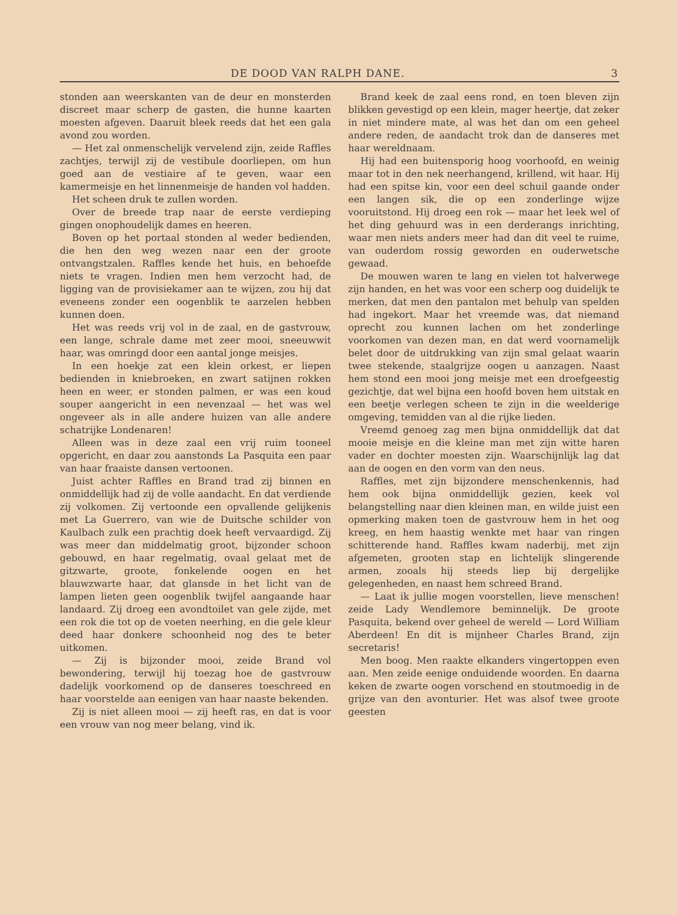DE DOOD VAN RALPH DANE. 3
stonden aan weerskanten van de deur en monsterden discreet maar scherp de gasten, die hunne kaarten moesten afgeven. Daaruit bleek reeds dat het een gala avond zou worden.
— Het zal onmenschelijk vervelend zijn, zeide Raffles zachtjes, terwijl zij de vestibule doorliepen, om hun goed aan de vestiaire af te geven, waar een kamermeisje en het linnenmeisje de handen vol hadden.
Het scheen druk te zullen worden.
Over de breede trap naar de eerste verdieping gingen onophoudelijk dames en heeren.
Boven op het portaal stonden al weder bedienden, die hen den weg wezen naar een der groote ontvangstzalen. Raffles kende het huis, en behoefde niets te vragen. Indien men hem verzocht had, de ligging van de provisiekamer aan te wijzen, zou hij dat eveneens zonder een oogenblik te aarzelen hebben kunnen doen.
Het was reeds vrij vol in de zaal, en de gastvrouw, een lange, schrale dame met zeer mooi, sneeuwwit haar, was omringd door een aantal jonge meisjes.
In een hoekje zat een klein orkest, er liepen bedienden in kniebroeken, en zwart satijnen rokken heen en weer, er stonden palmen, er was een koud souper aangericht in een nevenzaal — het was wel ongeveer als in alle andere huizen van alle andere schatrijke Londenaren!
Alleen was in deze zaal een vrij ruim tooneel opgericht, en daar zou aanstonds La Pasquita een paar van haar fraaiste dansen vertoonen.
Juist achter Raffles en Brand trad zij binnen en onmiddellijk had zij de volle aandacht. En dat verdiende zij volkomen. Zij vertoonde een opvallende gelijkenis met La Guerrero, van wie de Duitsche schilder von Kaulbach zulk een prachtig doek heeft vervaardigd. Zij was meer dan middelmatig groot, bijzonder schoon gebouwd, en haar regelmatig, ovaal gelaat met de gitzwarte, groote, fonkelende oogen en het blauwzwarte haar, dat glansde in het licht van de lampen lieten geen oogenblik twijfel aangaande haar landaard. Zij droeg een avondtoilet van gele zijde, met een rok die tot op de voeten neerhing, en die gele kleur deed haar donkere schoonheid nog des te beter uitkomen.
— Zij is bijzonder mooi, zeide Brand vol bewondering, terwijl hij toezag hoe de gastvrouw dadelijk voorkomend op de danseres toeschreed en haar voorstelde aan eenigen van haar naaste bekenden.
Zij is niet alleen mooi — zij heeft ras, en dat is voor een vrouw van nog meer belang, vind ik.
Brand keek de zaal eens rond, en toen bleven zijn blikken gevestigd op een klein, mager heertje, dat zeker in niet mindere mate, al was het dan om een geheel andere reden, de aandacht trok dan de danseres met haar wereldnaam.
Hij had een buitensporig hoog voorhoofd, en weinig maar tot in den nek neerhangend, krillend, wit haar. Hij had een spitse kin, voor een deel schuil gaande onder een langen sik, die op een zonderlinge wijze vooruitstond. Hij droeg een rok — maar het leek wel of het ding gehuurd was in een derderangs inrichting, waar men niets anders meer had dan dit veel te ruime, van ouderdom rossig geworden en ouderwetsche gewaad.
De mouwen waren te lang en vielen tot halverwege zijn handen, en het was voor een scherp oog duidelijk te merken, dat men den pantalon met behulp van spelden had ingekort. Maar het vreemde was, dat niemand oprecht zou kunnen lachen om het zonderlinge voorkomen van dezen man, en dat werd voornamelijk belet door de uitdrukking van zijn smal gelaat waarin twee stekende, staalgrijze oogen u aanzagen. Naast hem stond een mooi jong meisje met een droefgeestig gezichtje, dat wel bijna een hoofd boven hem uitstak en een beetje verlegen scheen te zijn in die weelderige omgeving, temidden van al die rijke lieden.
Vreemd genoeg zag men bijna onmiddellijk dat dat mooie meisje en die kleine man met zijn witte haren vader en dochter moesten zijn. Waarschijnlijk lag dat aan de oogen en den vorm van den neus.
Raffles, met zijn bijzondere menschenkennis, had hem ook bijna onmiddellijk gezien, keek vol belangstelling naar dien kleinen man, en wilde juist een opmerking maken toen de gastvrouw hem in het oog kreeg, en hem haastig wenkte met haar van ringen schitterende hand. Raffles kwam naderbij, met zijn afgemeten, grooten stap en lichtelijk slingerende armen, zooals hij steeds liep bij dergelijke gelegenheden, en naast hem schreed Brand.
— Laat ik jullie mogen voorstellen, lieve menschen! zeide Lady Wendlemore beminnelijk. De groote Pasquita, bekend over geheel de wereld — Lord William Aberdeen! En dit is mijnheer Charles Brand, zijn secretaris!
Men boog. Men raakte elkanders vingertoppen even aan. Men zeide eenige onduidende woorden. En daarna keken de zwarte oogen vorschend en stoutmoedig in de grijze van den avonturier. Het was alsof twee groote geesten